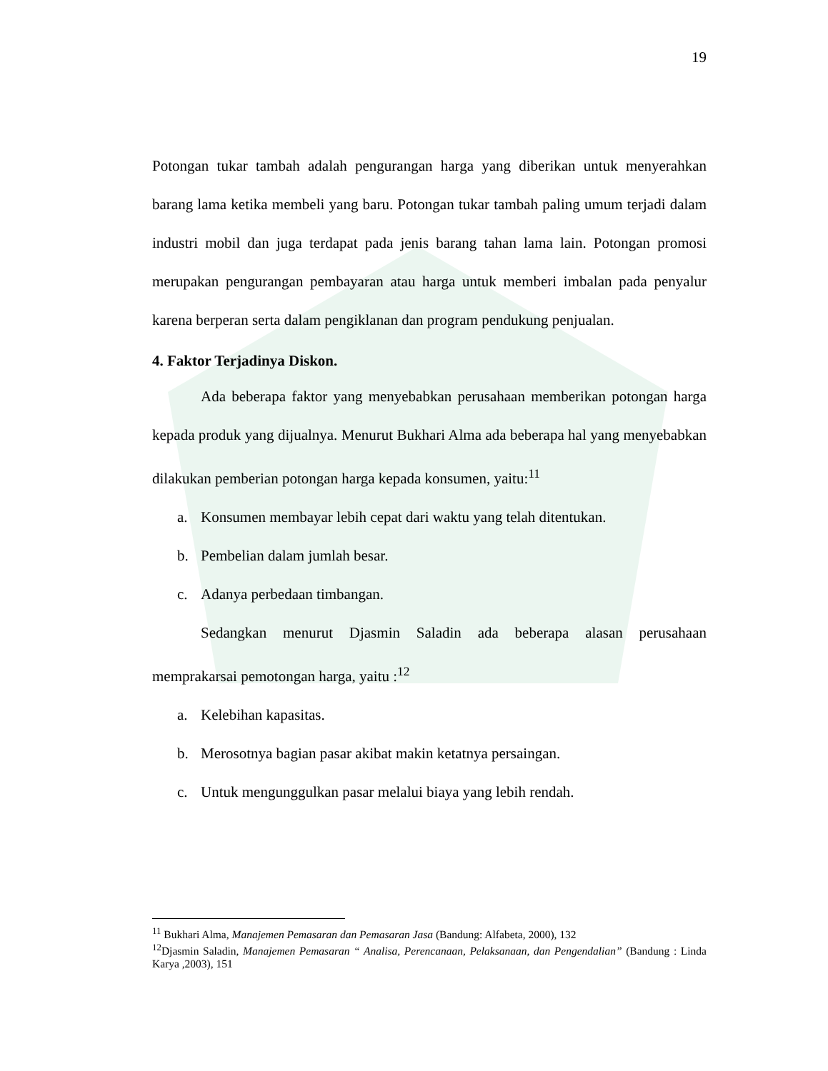19
Potongan tukar tambah adalah pengurangan harga yang diberikan untuk menyerahkan barang lama ketika membeli yang baru. Potongan tukar tambah paling umum terjadi dalam industri mobil dan juga terdapat pada jenis barang tahan lama lain. Potongan promosi merupakan pengurangan pembayaran atau harga untuk memberi imbalan pada penyalur karena berperan serta dalam pengiklanan dan program pendukung penjualan.
4. Faktor Terjadinya Diskon.
Ada beberapa faktor yang menyebabkan perusahaan memberikan potongan harga kepada produk yang dijualnya. Menurut Bukhari Alma ada beberapa hal yang menyebabkan dilakukan pemberian potongan harga kepada konsumen, yaitu:<sup>11</sup>
a. Konsumen membayar lebih cepat dari waktu yang telah ditentukan.
b. Pembelian dalam jumlah besar.
c. Adanya perbedaan timbangan.
Sedangkan menurut Djasmin Saladin ada beberapa alasan perusahaan memprakarsai pemotongan harga, yaitu :<sup>12</sup>
a. Kelebihan kapasitas.
b. Merosotnya bagian pasar akibat makin ketatnya persaingan.
c. Untuk mengunggulkan pasar melalui biaya yang lebih rendah.
<sup>11</sup> Bukhari Alma, Manajemen Pemasaran dan Pemasaran Jasa (Bandung: Alfabeta, 2000), 132
<sup>12</sup> Djasmin Saladin, Manajemen Pemasaran “ Analisa, Perencanaan, Pelaksanaan, dan Pengendalian” (Bandung : Linda Karya ,2003), 151